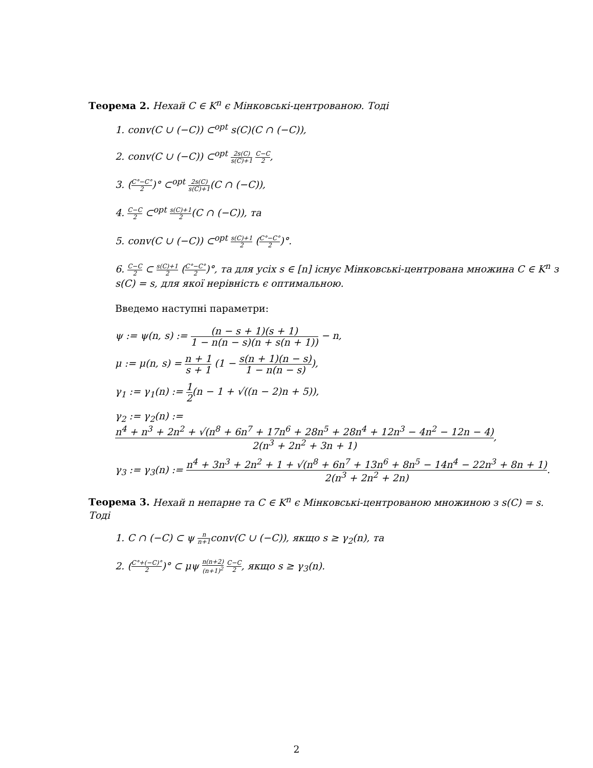Теорема 2. Нехай C ∈ K<sup>n</sup> є Мінковські-центрованою. Тоді
1. conv(C ∪ (−C)) ⊂<sup>opt</sup> s(C)(C ∩ (−C)),
2. conv(C ∪ (−C)) ⊂<sup>opt</sup> 2s(C) s(C)+1 C−C 2,
3. (C°−C° 2)° ⊂<sup>opt</sup> 2s(C) s(C)+1(C ∩ (−C)),
4. C−C 2 ⊂<sup>opt</sup> s(C)+1 2(C ∩ (−C)), та
5. conv(C ∪ (−C)) ⊂<sup>opt</sup> s(C)+1 2 (C°−C° 2)°.
6. C−C 2 ⊂ s(C)+1 2 (C°−C° 2)°, та для усіх s ∈ [n] існує Мінковські-центрована множина C ∈ K<sup>n</sup> з s(C) = s, для якої нерівність є оптимальною.
Введемо наступні параметри:
ψ := ψ(n, s) := (n − s + 1)(s + 1) 1 − n(n − s)(n + s(n + 1)) − n,
μ := μ(n, s) = n + 1 s + 1 (1 − s(n + 1)(n − s) 1 − n(n − s)),
γ<sub>1</sub> := γ<sub>1</sub>(n) := 1 2(n − 1 + √((n − 2)n + 5)),
γ<sub>2</sub> := γ<sub>2</sub>(n) := n<sup>4</sup> + n<sup>3</sup> + 2n<sup>2</sup> + √(n<sup>8</sup> + 6n<sup>7</sup> + 17n<sup>6</sup> + 28n<sup>5</sup> + 28n<sup>4</sup> + 12n<sup>3</sup> − 4n<sup>2</sup> − 12n − 4) 2(n<sup>3</sup> + 2n<sup>2</sup> + 3n + 1),
γ<sub>3</sub> := γ<sub>3</sub>(n) := n<sup>4</sup> + 3n<sup>3</sup> + 2n<sup>2</sup> + 1 + √(n<sup>8</sup> + 6n<sup>7</sup> + 13n<sup>6</sup> + 8n<sup>5</sup> − 14n<sup>4</sup> − 22n<sup>3</sup> + 8n + 1) 2(n<sup>3</sup> + 2n<sup>2</sup> + 2n).
Теорема 3. Нехай n непарне та C ∈ K<sup>n</sup> є Мінковські-центрованою множиною з s(C) = s. Тоді
1. C ∩ (−C) ⊂ ψ n n+1conv(C ∪ (−C)), якщо s ≥ γ<sub>2</sub>(n), та
2. (C°+(−C)° 2)° ⊂ μψ n(n+2) (n+1)<sup>2</sup> C−C 2, якщо s ≥ γ<sub>3</sub>(n).
2